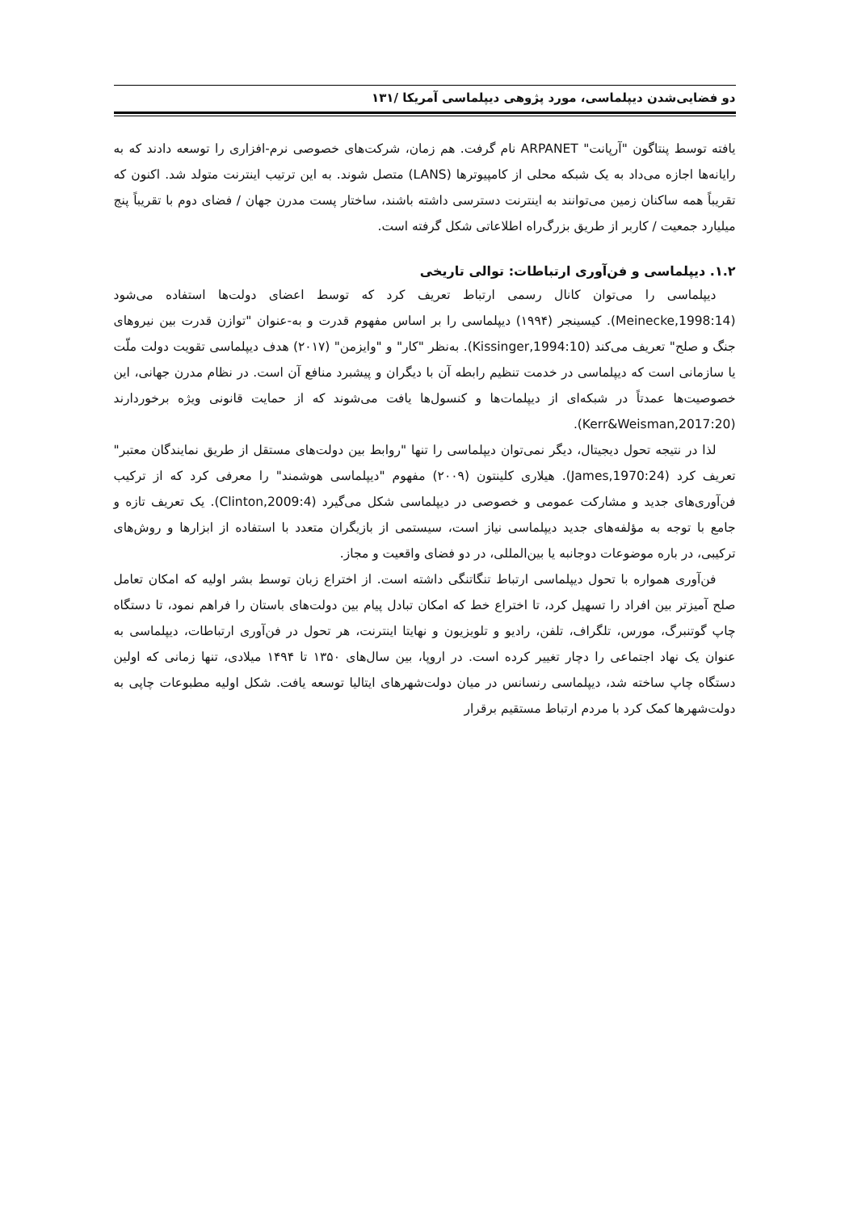دو فضایی‌شدن دیپلماسی، مورد پژوهی دیپلماسی آمریکا /۱۳۱
یافته توسط پنتاگون "آرپانت" ARPANET نام گرفت. هم زمان، شرکت‌های خصوصی نرم-افزاری را توسعه دادند که به رایانه‌ها اجازه می‌داد به یک شبکه محلی از کامپیوترها (LANS) متصل شوند. به این ترتیب اینترنت متولد شد. اکنون که تقریباً همه ساکنان زمین می‌توانند به اینترنت دسترسی داشته باشند، ساختار پست مدرن جهان / فضای دوم با تقریباً پنج میلیارد جمعیت / کاربر از طریق بزرگ‌راه اطلاعاتی شکل گرفته است.
۱.۲. دیپلماسی و فن‌آوری ارتباطات: توالی تاریخی
دیپلماسی را می‌توان کانال رسمی ارتباط تعریف کرد که توسط اعضای دولت‌ها استفاده می‌شود (Meinecke,1998:14). کیسینجر (۱۹۹۴) دیپلماسی را بر اساس مفهوم قدرت و به-عنوان "توازن قدرت بین نیروهای جنگ و صلح" تعریف می‌کند (Kissinger,1994:10). به‌نظر "کار" و "وایزمن" (۲۰۱۷) هدف دیپلماسی تقویت دولت ملّت یا سازمانی است که دیپلماسی در خدمت تنظیم رابطه آن با دیگران و پیشبرد منافع آن است. در نظام مدرن جهانی، این خصوصیت‌ها عمدتاً در شبکه‌ای از دیپلمات‌ها و کنسول‌ها یافت می‌شوند که از حمایت قانونی ویژه برخوردارند (Kerr&Weisman,2017:20).
لذا در نتیجه تحول دیجیتال، دیگر نمی‌توان دیپلماسی را تنها "روابط بین دولت‌های مستقل از طریق نمایندگان معتبر" تعریف کرد (James,1970:24). هیلاری کلینتون (۲۰۰۹) مفهوم "دیپلماسی هوشمند" را معرفی کرد که از ترکیب فن‌آوری‌های جدید و مشارکت عمومی و خصوصی در دیپلماسی شکل می‌گیرد (Clinton,2009:4). یک تعریف تازه و جامع با توجه به مؤلفه‌های جدید دیپلماسی نیاز است، سیستمی از بازیگران متعدد با استفاده از ابزارها و روش‌های ترکیبی، در باره موضوعات دوجانبه یا بین‌المللی، در دو فضای واقعیت و مجاز.
فن‌آوری همواره با تحول دیپلماسی ارتباط تنگاتنگی داشته است. از اختراع زبان توسط بشر اولیه که امکان تعامل صلح آمیزتر بین افراد را تسهیل کرد، تا اختراع خط که امکان تبادل پیام بین دولت‌های باستان را فراهم نمود، تا دستگاه چاپ گوتنبرگ، مورس، تلگراف، تلفن، رادیو و تلویزیون و نهایتا اینترنت، هر تحول در فن‌آوری ارتباطات، دیپلماسی به عنوان یک نهاد اجتماعی را دچار تغییر کرده است. در اروپا، بین سال‌های ۱۳۵۰ تا ۱۴۹۴ میلادی، تنها زمانی که اولین دستگاه چاپ ساخته شد، دیپلماسی رنسانس در میان دولت‌شهرهای ایتالیا توسعه یافت. شکل اولیه مطبوعات چاپی به دولت‌شهرها کمک کرد با مردم ارتباط مستقیم برقرار